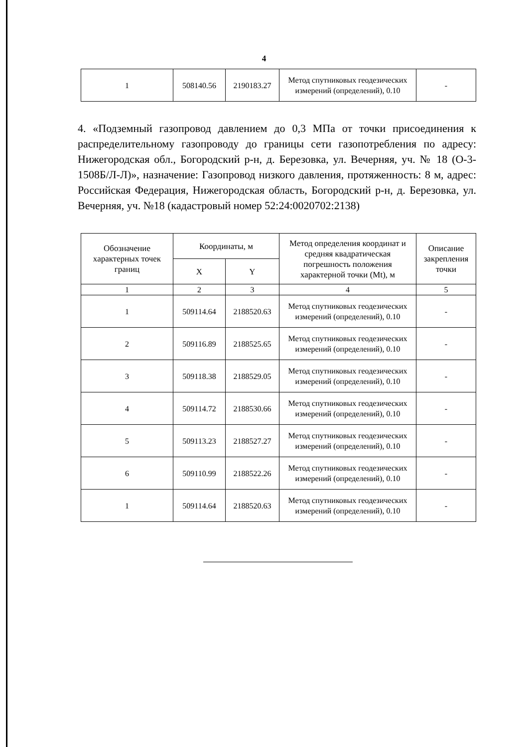4
| 1 | 508140.56 | 2190183.27 | Метод спутниковых геодезических измерений (определений), 0.10 | - |
4. «Подземный газопровод давлением до 0,3 МПа от точки присоединения к распределительному газопроводу до границы сети газопотребления по адресу: Нижегородская обл., Богородский р-н, д. Березовка, ул. Вечерняя, уч. № 18 (О-3-1508Б/Л-Л)», назначение: Газопровод низкого давления, протяженность: 8 м, адрес: Российская Федерация, Нижегородская область, Богородский р-н, д. Березовка, ул. Вечерняя, уч. №18 (кадастровый номер 52:24:0020702:2138)
| Обозначение характерных точек границ | Координаты, м | | Метод определения координат и средняя квадратическая погрешность положения характерной точки (Mt), м | Описание закрепления точки |
| --- | --- | --- | --- | --- |
| | X | Y | | |
| 1 | 2 | 3 | 4 | 5 |
| 1 | 509114.64 | 2188520.63 | Метод спутниковых геодезических измерений (определений), 0.10 | - |
| 2 | 509116.89 | 2188525.65 | Метод спутниковых геодезических измерений (определений), 0.10 | - |
| 3 | 509118.38 | 2188529.05 | Метод спутниковых геодезических измерений (определений), 0.10 | - |
| 4 | 509114.72 | 2188530.66 | Метод спутниковых геодезических измерений (определений), 0.10 | - |
| 5 | 509113.23 | 2188527.27 | Метод спутниковых геодезических измерений (определений), 0.10 | - |
| 6 | 509110.99 | 2188522.26 | Метод спутниковых геодезических измерений (определений), 0.10 | - |
| 1 | 509114.64 | 2188520.63 | Метод спутниковых геодезических измерений (определений), 0.10 | - |